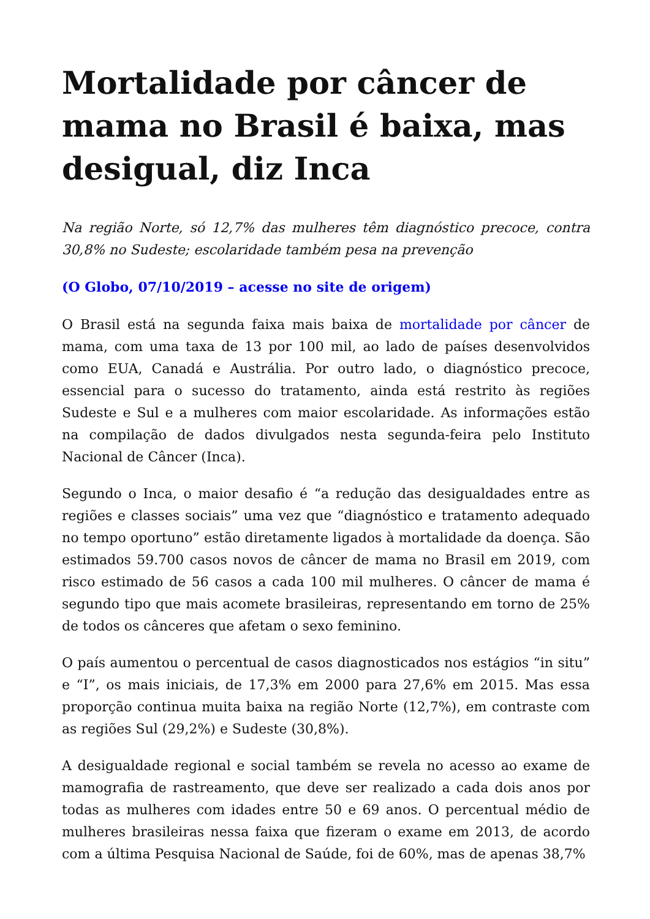Mortalidade por câncer de mama no Brasil é baixa, mas desigual, diz Inca
Na região Norte, só 12,7% das mulheres têm diagnóstico precoce, contra 30,8% no Sudeste; escolaridade também pesa na prevenção
(O Globo, 07/10/2019 – acesse no site de origem)
O Brasil está na segunda faixa mais baixa de mortalidade por câncer de mama, com uma taxa de 13 por 100 mil, ao lado de países desenvolvidos como EUA, Canadá e Austrália. Por outro lado, o diagnóstico precoce, essencial para o sucesso do tratamento, ainda está restrito às regiões Sudeste e Sul e a mulheres com maior escolaridade. As informações estão na compilação de dados divulgados nesta segunda-feira pelo Instituto Nacional de Câncer (Inca).
Segundo o Inca, o maior desafio é “a redução das desigualdades entre as regiões e classes sociais” uma vez que “diagnóstico e tratamento adequado no tempo oportuno” estão diretamente ligados à mortalidade da doença. São estimados 59.700 casos novos de câncer de mama no Brasil em 2019, com risco estimado de 56 casos a cada 100 mil mulheres. O câncer de mama é segundo tipo que mais acomete brasileiras, representando em torno de 25% de todos os cânceres que afetam o sexo feminino.
O país aumentou o percentual de casos diagnosticados nos estágios “in situ” e “I”, os mais iniciais, de 17,3% em 2000 para 27,6% em 2015. Mas essa proporção continua muita baixa na região Norte (12,7%), em contraste com as regiões Sul (29,2%) e Sudeste (30,8%).
A desigualdade regional e social também se revela no acesso ao exame de mamografia de rastreamento, que deve ser realizado a cada dois anos por todas as mulheres com idades entre 50 e 69 anos. O percentual médio de mulheres brasileiras nessa faixa que fizeram o exame em 2013, de acordo com a última Pesquisa Nacional de Saúde, foi de 60%, mas de apenas 38,7%